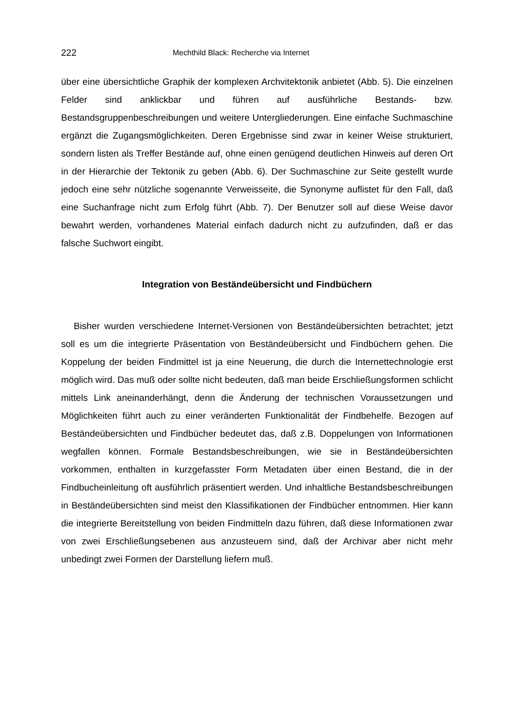222 Mechthild Black: Recherche via Internet
über eine übersichtliche Graphik der komplexen Archvitektonik anbietet (Abb. 5). Die einzelnen Felder sind anklickbar und führen auf ausführliche Bestands- bzw. Bestandsgruppenbeschreibungen und weitere Untergliederungen. Eine einfache Suchmaschine ergänzt die Zugangsmöglichkeiten. Deren Ergebnisse sind zwar in keiner Weise strukturiert, sondern listen als Treffer Bestände auf, ohne einen genügend deutlichen Hinweis auf deren Ort in der Hierarchie der Tektonik zu geben (Abb. 6). Der Suchmaschine zur Seite gestellt wurde jedoch eine sehr nützliche sogenannte Verweisseite, die Synonyme auflistet für den Fall, daß eine Suchanfrage nicht zum Erfolg führt (Abb. 7). Der Benutzer soll auf diese Weise davor bewahrt werden, vorhandenes Material einfach dadurch nicht zu aufzufinden, daß er das falsche Suchwort eingibt.
Integration von Beständeübersicht und Findbüchern
Bisher wurden verschiedene Internet-Versionen von Beständeübersichten betrachtet; jetzt soll es um die integrierte Präsentation von Beständeübersicht und Findbüchern gehen. Die Koppelung der beiden Findmittel ist ja eine Neuerung, die durch die Internettechnologie erst möglich wird. Das muß oder sollte nicht bedeuten, daß man beide Erschließungsformen schlicht mittels Link aneinanderhängt, denn die Änderung der technischen Voraussetzungen und Möglichkeiten führt auch zu einer veränderten Funktionalität der Findbehelfe. Bezogen auf Beständeübersichten und Findbücher bedeutet das, daß z.B. Doppelungen von Informationen wegfallen können. Formale Bestandsbeschreibungen, wie sie in Beständeübersichten vorkommen, enthalten in kurzgefasster Form Metadaten über einen Bestand, die in der Findbucheinleitung oft ausführlich präsentiert werden. Und inhaltliche Bestandsbeschreibungen in Beständeübersichten sind meist den Klassifikationen der Findbücher entnommen. Hier kann die integrierte Bereitstellung von beiden Findmitteln dazu führen, daß diese Informationen zwar von zwei Erschließungsebenen aus anzusteuern sind, daß der Archivar aber nicht mehr unbedingt zwei Formen der Darstellung liefern muß.